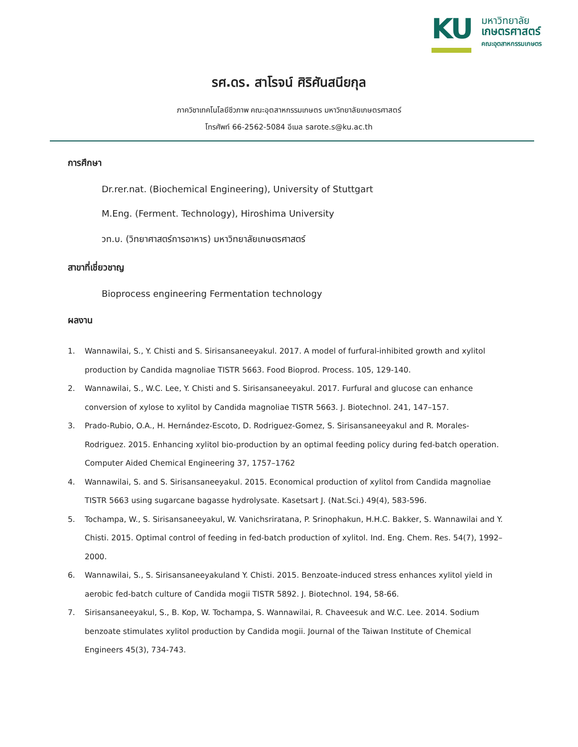KU
มหาวิทยาลัย
เกษตรศาสตร์
คณะอุตสาหกรรมเกษตร
รศ.ดร. สาโรจน์ ศิริศันสนียกุล
ภาควิชาเทคโนโลยีชีวภาพ คณะอุตสาหกรรมเกษตร มหาวิทยาลัยเกษตรศาสตร์
โทรศัพท์ 66-2562-5084 อีเมล sarote.s@ku.ac.th
การศึกษา
Dr.rer.nat. (Biochemical Engineering), University of Stuttgart
M.Eng. (Ferment. Technology), Hiroshima University
วท.บ. (วิทยาศาสตร์การอาหาร) มหาวิทยาลัยเกษตรศาสตร์
สาขาที่เชี่ยวชาญ
Bioprocess engineering Fermentation technology
ผลงาน
1. Wannawilai, S., Y. Chisti and S. Sirisansaneeyakul. 2017. A model of furfural-inhibited growth and xylitol production by Candida magnoliae TISTR 5663. Food Bioprod. Process. 105, 129-140.
2. Wannawilai, S., W.C. Lee, Y. Chisti and S. Sirisansaneeyakul. 2017. Furfural and glucose can enhance conversion of xylose to xylitol by Candida magnoliae TISTR 5663. J. Biotechnol. 241, 147–157.
3. Prado-Rubio, O.A., H. Hernández-Escoto, D. Rodriguez-Gomez, S. Sirisansaneeyakul and R. Morales-Rodriguez. 2015. Enhancing xylitol bio-production by an optimal feeding policy during fed-batch operation. Computer Aided Chemical Engineering 37, 1757–1762
4. Wannawilai, S. and S. Sirisansaneeyakul. 2015. Economical production of xylitol from Candida magnoliae TISTR 5663 using sugarcane bagasse hydrolysate. Kasetsart J. (Nat.Sci.) 49(4), 583-596.
5. Tochampa, W., S. Sirisansaneeyakul, W. Vanichsriratana, P. Srinophakun, H.H.C. Bakker, S. Wannawilai and Y. Chisti. 2015. Optimal control of feeding in fed-batch production of xylitol. Ind. Eng. Chem. Res. 54(7), 1992–2000.
6. Wannawilai, S., S. Sirisansaneeyakuland Y. Chisti. 2015. Benzoate-induced stress enhances xylitol yield in aerobic fed-batch culture of Candida mogii TISTR 5892. J. Biotechnol. 194, 58-66.
7. Sirisansaneeyakul, S., B. Kop, W. Tochampa, S. Wannawilai, R. Chaveesuk and W.C. Lee. 2014. Sodium benzoate stimulates xylitol production by Candida mogii. Journal of the Taiwan Institute of Chemical Engineers 45(3), 734-743.